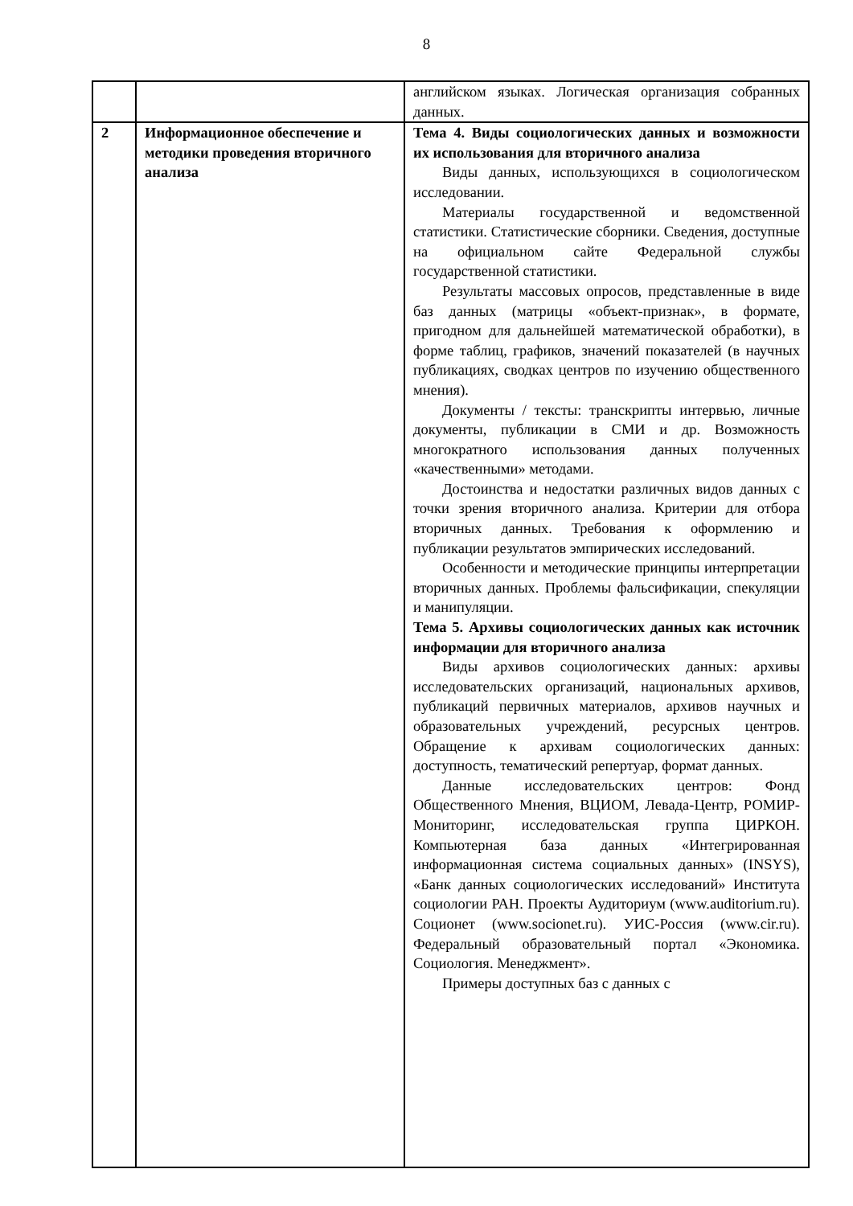8
| | | английском языках. Логическая организация собранных данных. |
| 2 | Информационное обеспечение и методики проведения вторичного анализа | Тема 4. Виды социологических данных и возможности их использования для вторичного анализа Виды данных, использующихся в социологическом исследовании. Материалы государственной и ведомственной статистики. Статистические сборники. Сведения, доступные на официальном сайте Федеральной службы государственной статистики. Результаты массовых опросов, представленные в виде баз данных (матрицы «объект-признак», в формате, пригодном для дальнейшей математической обработки), в форме таблиц, графиков, значений показателей (в научных публикациях, сводках центров по изучению общественного мнения). Документы / тексты: транскрипты интервью, личные документы, публикации в СМИ и др. Возможность многократного использования данных полученных «качественными» методами. Достоинства и недостатки различных видов данных с точки зрения вторичного анализа. Критерии для отбора вторичных данных. Требования к оформлению и публикации результатов эмпирических исследований. Особенности и методические принципы интерпретации вторичных данных. Проблемы фальсификации, спекуляции и манипуляции. Тема 5. Архивы социологических данных как источник информации для вторичного анализа Виды архивов социологических данных: архивы исследовательских организаций, национальных архивов, публикаций первичных материалов, архивов научных и образовательных учреждений, ресурсных центров. Обращение к архивам социологических данных: доступность, тематический репертуар, формат данных. Данные исследовательских центров: Фонд Общественного Мнения, ВЦИОМ, Левада-Центр, РОМИР-Мониторинг, исследовательская группа ЦИРКОН. Компьютерная база данных «Интегрированная информационная система социальных данных» (INSYS), «Банк данных социологических исследований» Института социологии РАН. Проекты Аудиториум (www.auditorium.ru). Соционет (www.socionet.ru). УИС-Россия (www.cir.ru). Федеральный образовательный портал «Экономика. Социология. Менеджмент». Примеры доступных баз с данных с |